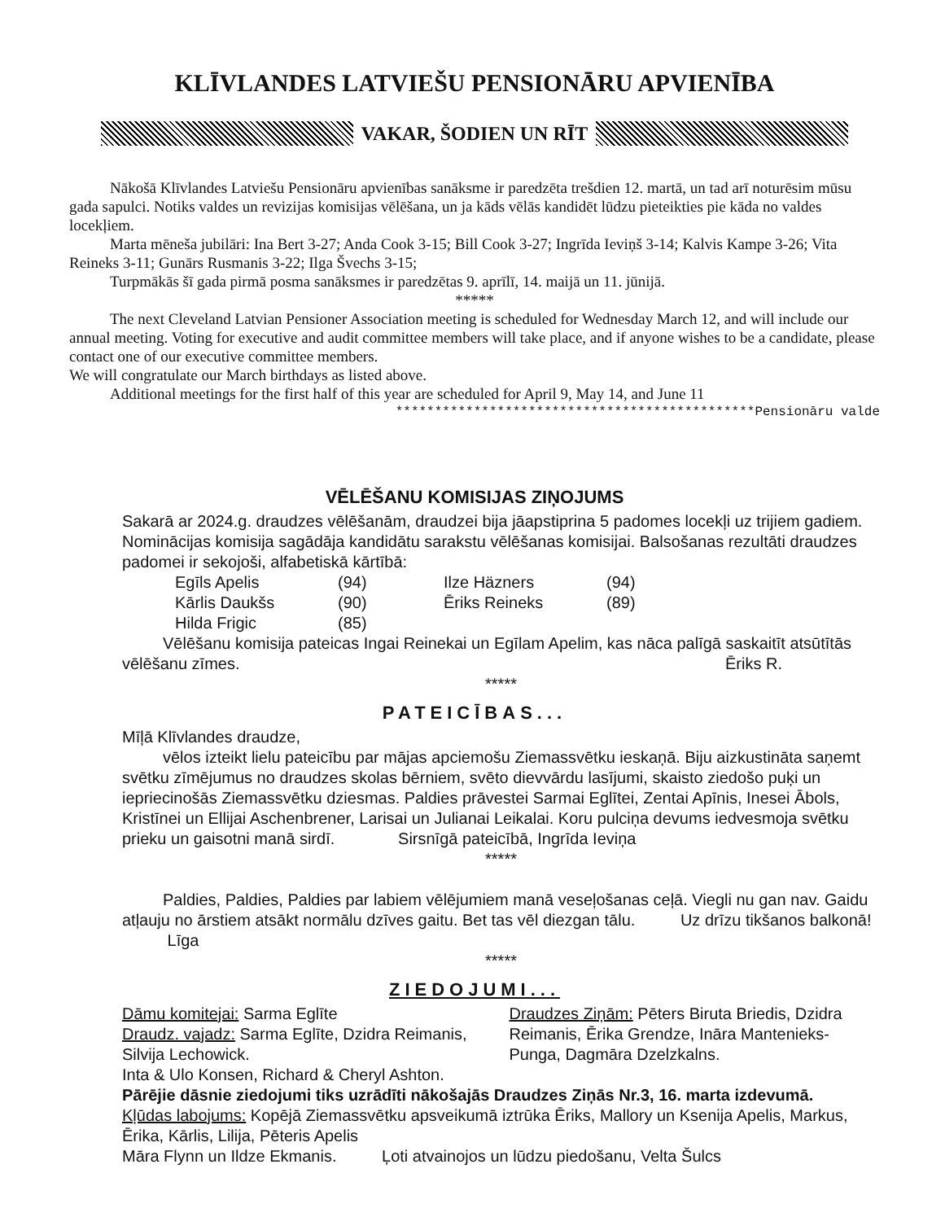KLĪVLANDES LATVIEŠU PENSIONĀRU APVIENĪBA
VAKAR, ŠODIEN UN RĪT
Nākošā Klīvlandes Latviešu Pensionāru apvienības sanāksme ir paredzēta trešdien 12. martā, un tad arī noturēsim mūsu gada sapulci. Notiks valdes un revizijas komisijas vēlēšana, un ja kāds vēlās kandidēt lūdzu pieteikties pie kāda no valdes locekļiem.
Marta mēneša jubilāri: Ina Bert 3-27; Anda Cook 3-15; Bill Cook 3-27; Ingrīda Ieviņš 3-14; Kalvis Kampe 3-26; Vita Reineks 3-11; Gunārs Rusmanis 3-22; Ilga Švechs 3-15;
Turpmākās šī gada pirmā posma sanāksmes ir paredzētas 9. aprīlī, 14. maijā un 11. jūnijā.
*****
The next Cleveland Latvian Pensioner Association meeting is scheduled for Wednesday March 12, and will include our annual meeting. Voting for executive and audit committee members will take place, and if anyone wishes to be a candidate, please contact one of our executive committee members.
We will congratulate our March birthdays as listed above.
Additional meetings for the first half of this year are scheduled for April 9, May 14, and June 11
**********************************************Pensionāru valde
VĒLĒŠANU KOMISIJAS ZIŅOJUMS
Sakarā ar 2024.g. draudzes vēlēšanām, draudzei bija jāapstiprina 5 padomes locekļi uz trijiem gadiem. Nominācijas komisija sagādāja kandidātu sarakstu vēlēšanas komisijai. Balsošanas rezultāti draudzes padomei ir sekojoši, alfabetiskā kārtībā:
Egīls Apelis (94) Ilze Häzners (94)
Kārlis Daukšs (90) Ēriks Reineks (89)
Hilda Frigic (85)
Vēlēšanu komisija pateicas Ingai Reinekai un Egīlam Apelim, kas nāca palīgā saskaitīt atsūtītās vēlēšanu zīmes. Ēriks R.
*****
PATEICĪBAS...
Mīļā Klīvlandes draudze,
vēlos izteikt lielu pateicību par mājas apciemošu Ziemassvētku ieskaņā. Biju aizkustināta saņemt svētku zīmējumus no draudzes skolas bērniem, svēto dievvārdu lasījumi, skaisto ziedošo puķi un iepriecinošās Ziemassvētku dziesmas. Paldies prāvestei Sarmai Eglītei, Zentai Apīnis, Inesei Ābols, Kristīnei un Ellijai Aschenbrener, Larisai un Julianai Leikalai. Koru pulciņa devums iedvesmoja svētku prieku un gaisotni manā sirdī. Sirsnīgā pateicībā, Ingrīda Ieviņa
*****
Paldies, Paldies, Paldies par labiem vēlējumiem manā veseļošanas ceļā. Viegli nu gan nav. Gaidu atļauju no ārstiem atsākt normālu dzīves gaitu. Bet tas vēl diezgan tālu. Uz drīzu tikšanos balkonā! Līga
*****
ZIEDOJUMI...
Dāmu komitejai: Sarma Eglīte
Draudz. vajadz: Sarma Eglīte, Dzidra Reimanis, Silvija Lechowick.
Draudzes Ziņām: Pēters Biruta Briedis, Dzidra Reimanis, Ērika Grendze, Ināra Mantenieks-Punga, Dagmāra Dzelzkalns.
Inta & Ulo Konsen, Richard & Cheryl Ashton.
Pārējie dāsnie ziedojumi tiks uzrādīti nākošajās Draudzes Ziņās Nr.3, 16. marta izdevumā.
Kļūdas labojums: Kopējā Ziemassvētku apsveikumā iztrūka Ēriks, Mallory un Ksenija Apelis, Markus, Ērika, Kārlis, Lilija, Pēteris Apelis
Māra Flynn un Ildze Ekmanis. Ļoti atvainojos un lūdzu piedošanu, Velta Šulcs